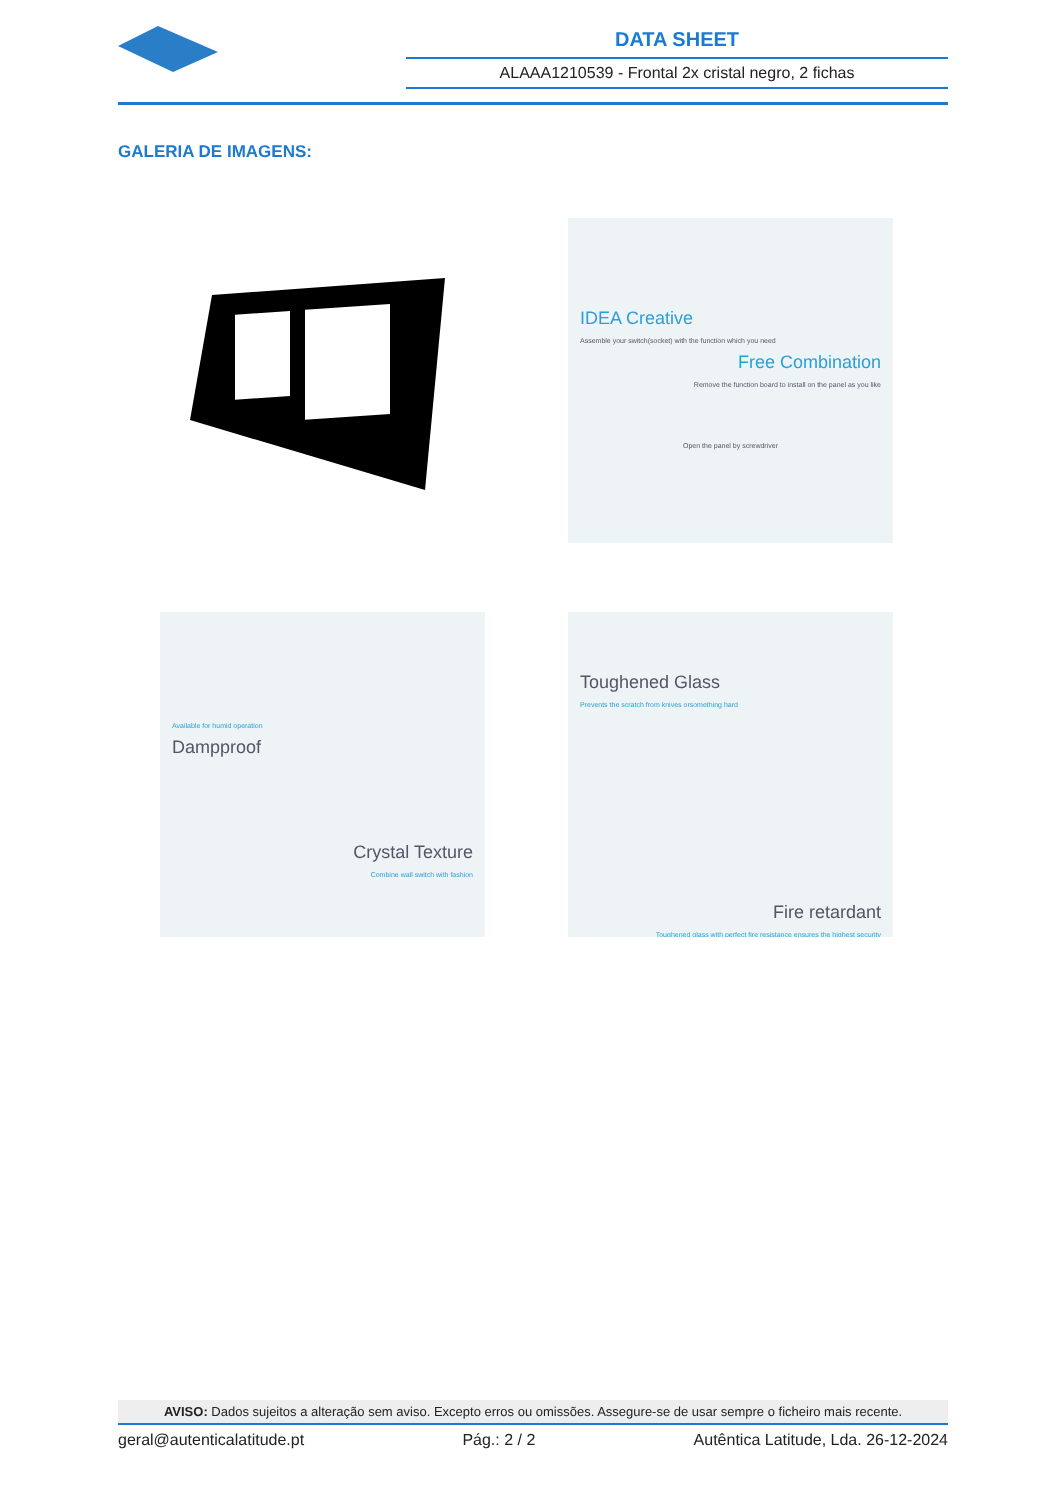DATA SHEET
ALAAA1210539 - Frontal 2x cristal negro, 2 fichas
GALERIA DE IMAGENS:
IDEA Creative
Assemble your switch(socket) with the function which you need
Free Combination
Remove the function board to install on the panel as you like
Open the panel by screwdriver
Available for humid operation
Dampproof
Crystal Texture
Combine wall switch with fashion
Toughened Glass
Prevents the scratch from knives orsomething hard
Fire retardant
Toughened glass with perfect fire resistance ensures the highest security
AVISO: Dados sujeitos a alteração sem aviso. Excepto erros ou omissões. Assegure-se de usar sempre o ficheiro mais recente.
geral@autenticalatitude.pt Pág.: 2 / 2 Autêntica Latitude, Lda. 26-12-2024